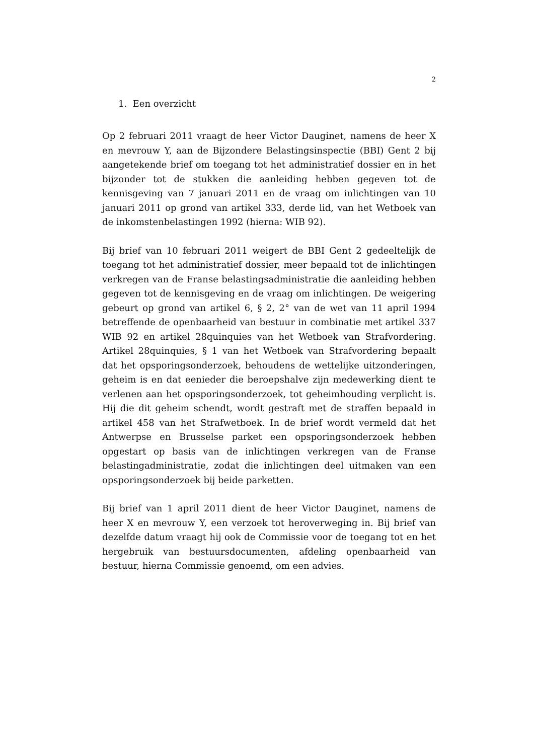2
1. Een overzicht
Op 2 februari 2011 vraagt de heer Victor Dauginet, namens de heer X en mevrouw Y, aan de Bijzondere Belastingsinspectie (BBI) Gent 2 bij aangetekende brief om toegang tot het administratief dossier en in het bijzonder tot de stukken die aanleiding hebben gegeven tot de kennisgeving van 7 januari 2011 en de vraag om inlichtingen van 10 januari 2011 op grond van artikel 333, derde lid, van het Wetboek van de inkomstenbelastingen 1992 (hierna: WIB 92).
Bij brief van 10 februari 2011 weigert de BBI Gent 2 gedeeltelijk de toegang tot het administratief dossier, meer bepaald tot de inlichtingen verkregen van de Franse belastingsadministratie die aanleiding hebben gegeven tot de kennisgeving en de vraag om inlichtingen. De weigering gebeurt op grond van artikel 6, § 2, 2° van de wet van 11 april 1994 betreffende de openbaarheid van bestuur in combinatie met artikel 337 WIB 92 en artikel 28quinquies van het Wetboek van Strafvordering. Artikel 28quinquies, § 1 van het Wetboek van Strafvordering bepaalt dat het opsporingsonderzoek, behoudens de wettelijke uitzonderingen, geheim is en dat eenieder die beroepshalve zijn medewerking dient te verlenen aan het opsporingsonderzoek, tot geheimhouding verplicht is. Hij die dit geheim schendt, wordt gestraft met de straffen bepaald in artikel 458 van het Strafwetboek. In de brief wordt vermeld dat het Antwerpse en Brusselse parket een opsporingsonderzoek hebben opgestart op basis van de inlichtingen verkregen van de Franse belastingadministratie, zodat die inlichtingen deel uitmaken van een opsporingsonderzoek bij beide parketten.
Bij brief van 1 april 2011 dient de heer Victor Dauginet, namens de heer X en mevrouw Y, een verzoek tot heroverweging in. Bij brief van dezelfde datum vraagt hij ook de Commissie voor de toegang tot en het hergebruik van bestuursdocumenten, afdeling openbaarheid van bestuur, hierna Commissie genoemd, om een advies.